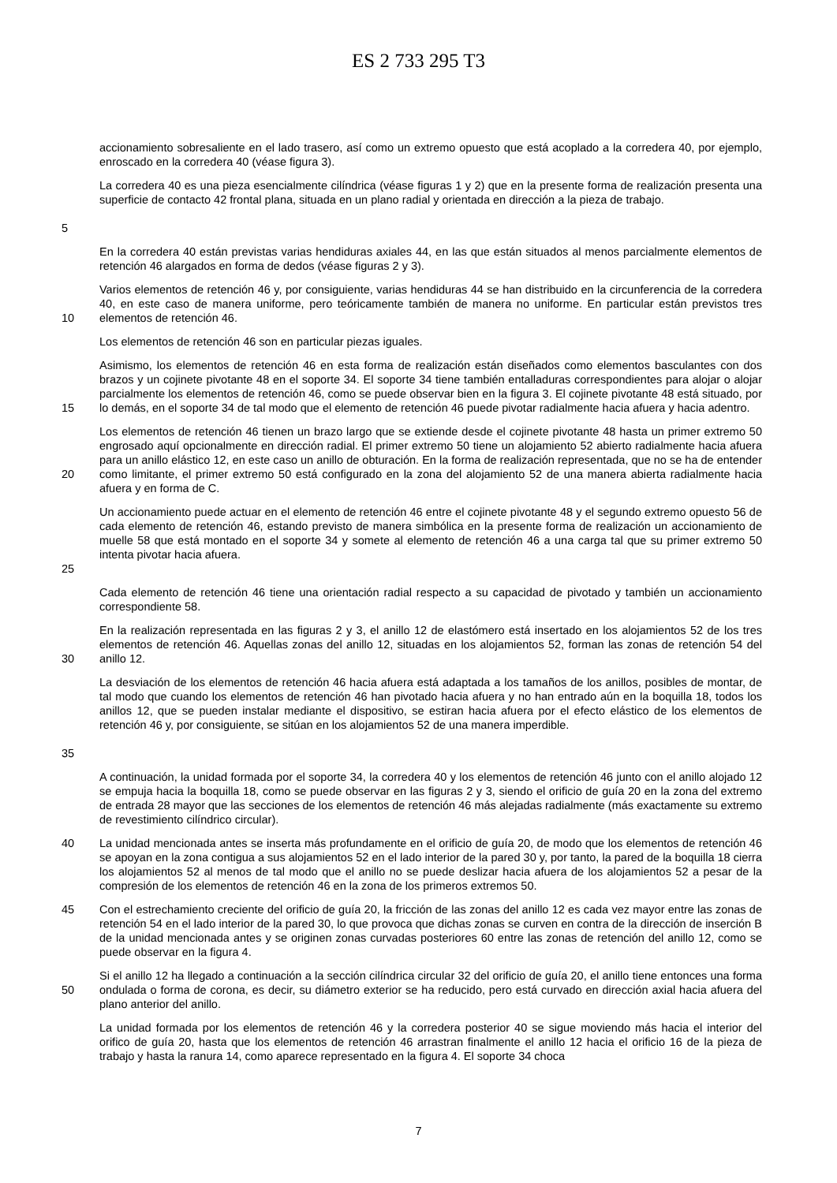ES 2 733 295 T3
accionamiento sobresaliente en el lado trasero, así como un extremo opuesto que está acoplado a la corredera 40, por ejemplo, enroscado en la corredera 40 (véase figura 3).
5 La corredera 40 es una pieza esencialmente cilíndrica (véase figuras 1 y 2) que en la presente forma de realización presenta una superficie de contacto 42 frontal plana, situada en un plano radial y orientada en dirección a la pieza de trabajo.
En la corredera 40 están previstas varias hendiduras axiales 44, en las que están situados al menos parcialmente elementos de retención 46 alargados en forma de dedos (véase figuras 2 y 3).
10 Varios elementos de retención 46 y, por consiguiente, varias hendiduras 44 se han distribuido en la circunferencia de la corredera 40, en este caso de manera uniforme, pero teóricamente también de manera no uniforme. En particular están previstos tres elementos de retención 46.
Los elementos de retención 46 son en particular piezas iguales.
15 Asimismo, los elementos de retención 46 en esta forma de realización están diseñados como elementos basculantes con dos brazos y un cojinete pivotante 48 en el soporte 34. El soporte 34 tiene también entalladuras correspondientes para alojar o alojar parcialmente los elementos de retención 46, como se puede observar bien en la figura 3. El cojinete pivotante 48 está situado, por lo demás, en el soporte 34 de tal modo que el elemento de retención 46 puede pivotar radialmente hacia afuera y hacia adentro.
20 Los elementos de retención 46 tienen un brazo largo que se extiende desde el cojinete pivotante 48 hasta un primer extremo 50 engrosado aquí opcionalmente en dirección radial. El primer extremo 50 tiene un alojamiento 52 abierto radialmente hacia afuera para un anillo elástico 12, en este caso un anillo de obturación. En la forma de realización representada, que no se ha de entender como limitante, el primer extremo 50 está configurado en la zona del alojamiento 52 de una manera abierta radialmente hacia afuera y en forma de C.
25 Un accionamiento puede actuar en el elemento de retención 46 entre el cojinete pivotante 48 y el segundo extremo opuesto 56 de cada elemento de retención 46, estando previsto de manera simbólica en la presente forma de realización un accionamiento de muelle 58 que está montado en el soporte 34 y somete al elemento de retención 46 a una carga tal que su primer extremo 50 intenta pivotar hacia afuera.
Cada elemento de retención 46 tiene una orientación radial respecto a su capacidad de pivotado y también un accionamiento correspondiente 58.
30 En la realización representada en las figuras 2 y 3, el anillo 12 de elastómero está insertado en los alojamientos 52 de los tres elementos de retención 46. Aquellas zonas del anillo 12, situadas en los alojamientos 52, forman las zonas de retención 54 del anillo 12.
35 La desviación de los elementos de retención 46 hacia afuera está adaptada a los tamaños de los anillos, posibles de montar, de tal modo que cuando los elementos de retención 46 han pivotado hacia afuera y no han entrado aún en la boquilla 18, todos los anillos 12, que se pueden instalar mediante el dispositivo, se estiran hacia afuera por el efecto elástico de los elementos de retención 46 y, por consiguiente, se sitúan en los alojamientos 52 de una manera imperdible.
A continuación, la unidad formada por el soporte 34, la corredera 40 y los elementos de retención 46 junto con el anillo alojado 12 se empuja hacia la boquilla 18, como se puede observar en las figuras 2 y 3, siendo el orificio de guía 20 en la zona del extremo de entrada 28 mayor que las secciones de los elementos de retención 46 más alejadas radialmente (más exactamente su extremo de revestimiento cilíndrico circular).
40 La unidad mencionada antes se inserta más profundamente en el orificio de guía 20, de modo que los elementos de retención 46 se apoyan en la zona contigua a sus alojamientos 52 en el lado interior de la pared 30 y, por tanto, la pared de la boquilla 18 cierra los alojamientos 52 al menos de tal modo que el anillo no se puede deslizar hacia afuera de los alojamientos 52 a pesar de la compresión de los elementos de retención 46 en la zona de los primeros extremos 50.
45 Con el estrechamiento creciente del orificio de guía 20, la fricción de las zonas del anillo 12 es cada vez mayor entre las zonas de retención 54 en el lado interior de la pared 30, lo que provoca que dichas zonas se curven en contra de la dirección de inserción B de la unidad mencionada antes y se originen zonas curvadas posteriores 60 entre las zonas de retención del anillo 12, como se puede observar en la figura 4.
50 Si el anillo 12 ha llegado a continuación a la sección cilíndrica circular 32 del orificio de guía 20, el anillo tiene entonces una forma ondulada o forma de corona, es decir, su diámetro exterior se ha reducido, pero está curvado en dirección axial hacia afuera del plano anterior del anillo.
La unidad formada por los elementos de retención 46 y la corredera posterior 40 se sigue moviendo más hacia el interior del orifico de guía 20, hasta que los elementos de retención 46 arrastran finalmente el anillo 12 hacia el orificio 16 de la pieza de trabajo y hasta la ranura 14, como aparece representado en la figura 4. El soporte 34 choca
7